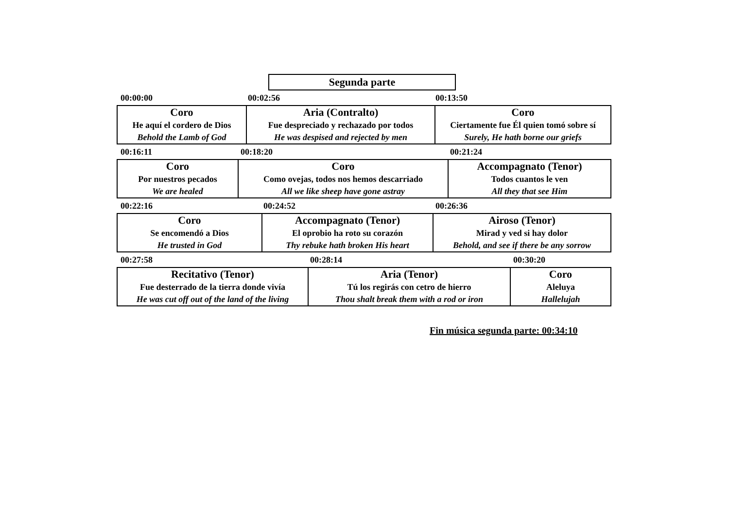Segunda parte
00:00:00 00:02:56 00:13:50
Coro
He aquí el cordero de Dios
Behold the Lamb of God
Aria (Contralto)
Fue despreciado y rechazado por todos
He was despised and rejected by men
Coro
Ciertamente fue Él quien tomó sobre sí
Surely, He hath borne our griefs
00:16:11 00:18:20 00:21:24
Coro
Por nuestros pecados
We are healed
Coro
Como ovejas, todos nos hemos descarriado
All we like sheep have gone astray
Accompagnato (Tenor)
Todos cuantos le ven
All they that see Him
00:22:16 00:24:52 00:26:36
Coro
Se encomendó a Dios
He trusted in God
Accompagnato (Tenor)
El oprobio ha roto su corazón
Thy rebuke hath broken His heart
Airoso (Tenor)
Mirad y ved si hay dolor
Behold, and see if there be any sorrow
00:27:58 00:28:14 00:30:20
Recitativo (Tenor)
Fue desterrado de la tierra donde vivía
He was cut off out of the land of the living
Aria (Tenor)
Tú los regirás con cetro de hierro
Thou shalt break them with a rod or iron
Coro
Aleluya
Hallelujah
Fin música segunda parte: 00:34:10